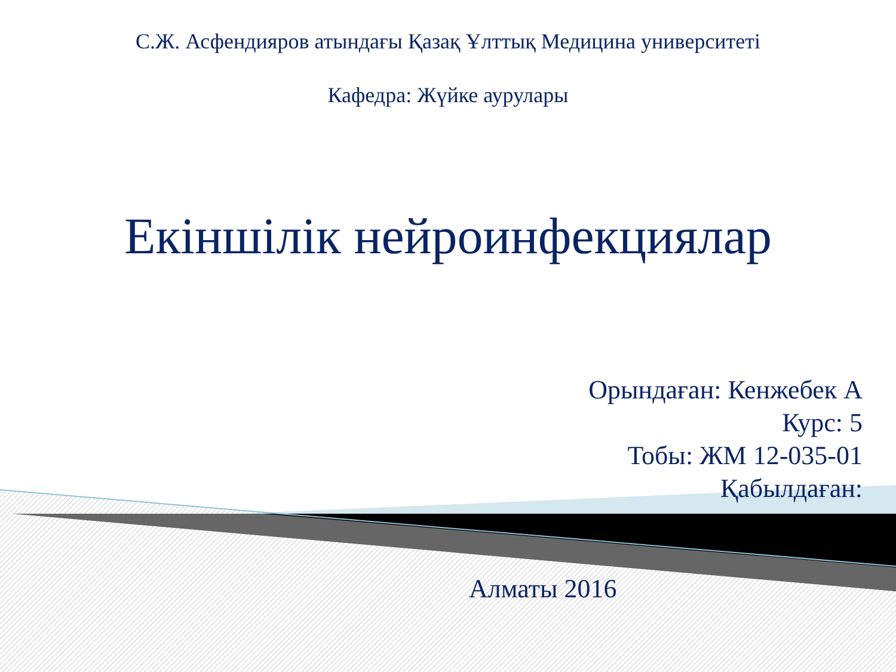С.Ж. Асфендияров атындағы Қазақ Ұлттық Медицина университеті
Кафедра: Жүйке аурулары
Екіншілік нейроинфекциялар
Орындаған: Кенжебек А
Курс: 5
Тобы: ЖМ 12-035-01
Қабылдаған:
Алматы 2016